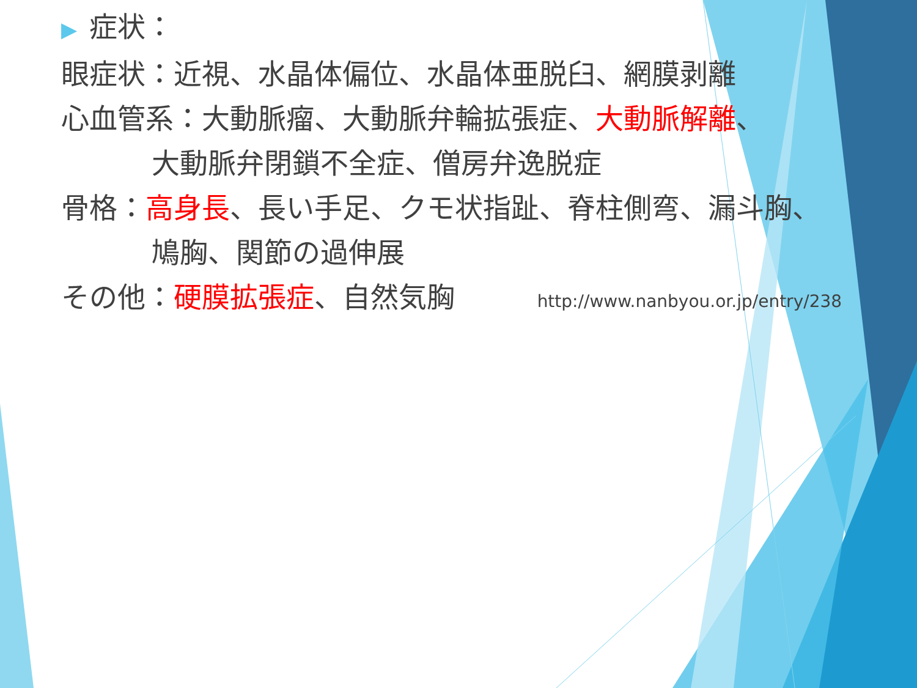▶ 症状：
眼症状：近視、水晶体偏位、水晶体亜脱臼、網膜剥離
心血管系：大動脈瘤、大動脈弁輪拡張症、大動脈解離、
大動脈弁閉鎖不全症、僧房弁逸脱症
骨格：高身長、長い手足、クモ状指趾、脊柱側弯、漏斗胸、
鳩胸、関節の過伸展
その他：硬膜拡張症、自然気胸 http://www.nanbyou.or.jp/entry/238